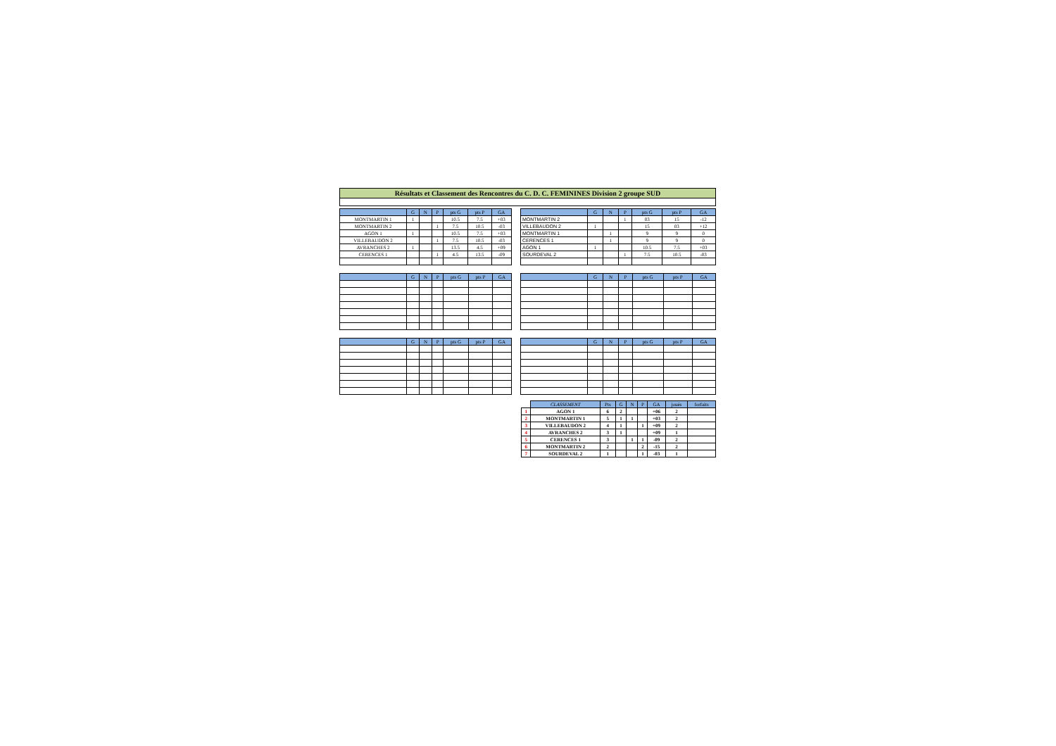Résultats et Classement des Rencontres du C. D. C. FEMININES Division 2 groupe SUD
| | G | N | P | pts G | pts P | GA |
| --- | --- | --- | --- | --- | --- | --- |
| MONTMARTIN 1 | 1 | | | 10.5 | 7.5 | +03 |
| MONTMARTIN 2 | | | 1 | 7.5 | 10.5 | -03 |
| AGON 1 | 1 | | | 10.5 | 7.5 | +03 |
| VILLEBAUDON 2 | | | 1 | 7.5 | 10.5 | -03 |
| AVRANCHES 2 | 1 | | | 13.5 | 4.5 | +09 |
| CERENCES 1 | | | 1 | 4.5 | 13.5 | -09 |
| | G | N | P | pts G | pts P | GA |
| --- | --- | --- | --- | --- | --- | --- |
| MONTMARTIN 2 | | | 1 | 03 | 15 | -12 |
| VILLEBAUDON 2 | 1 | | | 15 | 03 | +12 |
| MONTMARTIN 1 | | 1 | | 9 | 9 | 0 |
| CERENCES 1 | | 1 | | 9 | 9 | 0 |
| AGON 1 | 1 | | | 10.5 | 7.5 | +03 |
| SOURDEVAL 2 | | | 1 | 7.5 | 10.5 | -03 |
| | G | N | P | pts G | pts P | GA |
| --- | --- | --- | --- | --- | --- | --- |
| | G | N | P | pts G | pts P | GA |
| --- | --- | --- | --- | --- | --- | --- |
| | G | N | P | pts G | pts P | GA |
| --- | --- | --- | --- | --- | --- | --- |
| | G | N | P | pts G | pts P | GA |
| --- | --- | --- | --- | --- | --- | --- |
| | CLASSEMENT | Pts | G | N | P | GA | joués | forfaits |
| --- | --- | --- | --- | --- | --- | --- | --- | --- |
| 1 | AGON 1 | 6 | 2 | | | +06 | 2 | |
| 2 | MONTMARTIN 1 | 5 | 1 | 1 | | +03 | 2 | |
| 3 | VILLEBAUDON 2 | 4 | 1 | | 1 | +09 | 2 | |
| 4 | AVRANCHES 2 | 3 | 1 | | | +09 | 1 | |
| 5 | CERENCES 1 | 3 | | 1 | 1 | -09 | 2 | |
| 6 | MONTMARTIN 2 | 2 | | | 2 | -15 | 2 | |
| 7 | SOURDEVAL 2 | 1 | | | 1 | -03 | 1 | |